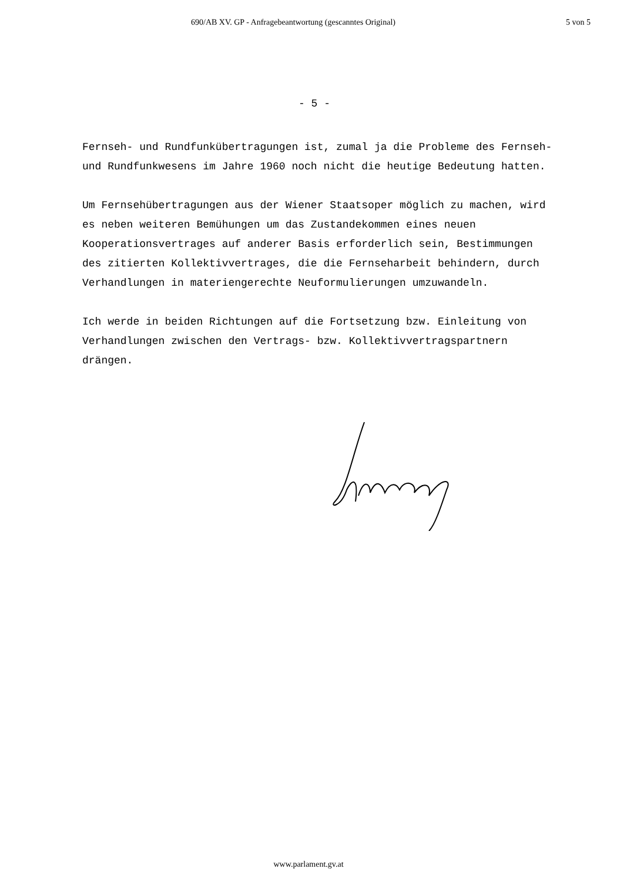690/AB XV. GP - Anfragebeantwortung (gescanntes Original) 5 von 5
- 5 -
Fernseh- und Rundfunkübertragungen ist, zumal ja die Probleme des Fernseh- und Rundfunkwesens im Jahre 1960 noch nicht die heutige Bedeutung hatten.
Um Fernsehübertragungen aus der Wiener Staatsoper möglich zu machen, wird es neben weiteren Bemühungen um das Zustandekommen eines neuen Kooperationsvertrages auf anderer Basis erforderlich sein, Bestimmungen des zitierten Kollektivvertrages, die die Fernseharbeit behindern, durch Verhandlungen in materiengerechte Neuformulierungen umzuwandeln.
Ich werde in beiden Richtungen auf die Fortsetzung bzw. Einleitung von Verhandlungen zwischen den Vertrags- bzw. Kollektivvertragspartnern drängen.
www.parlament.gv.at